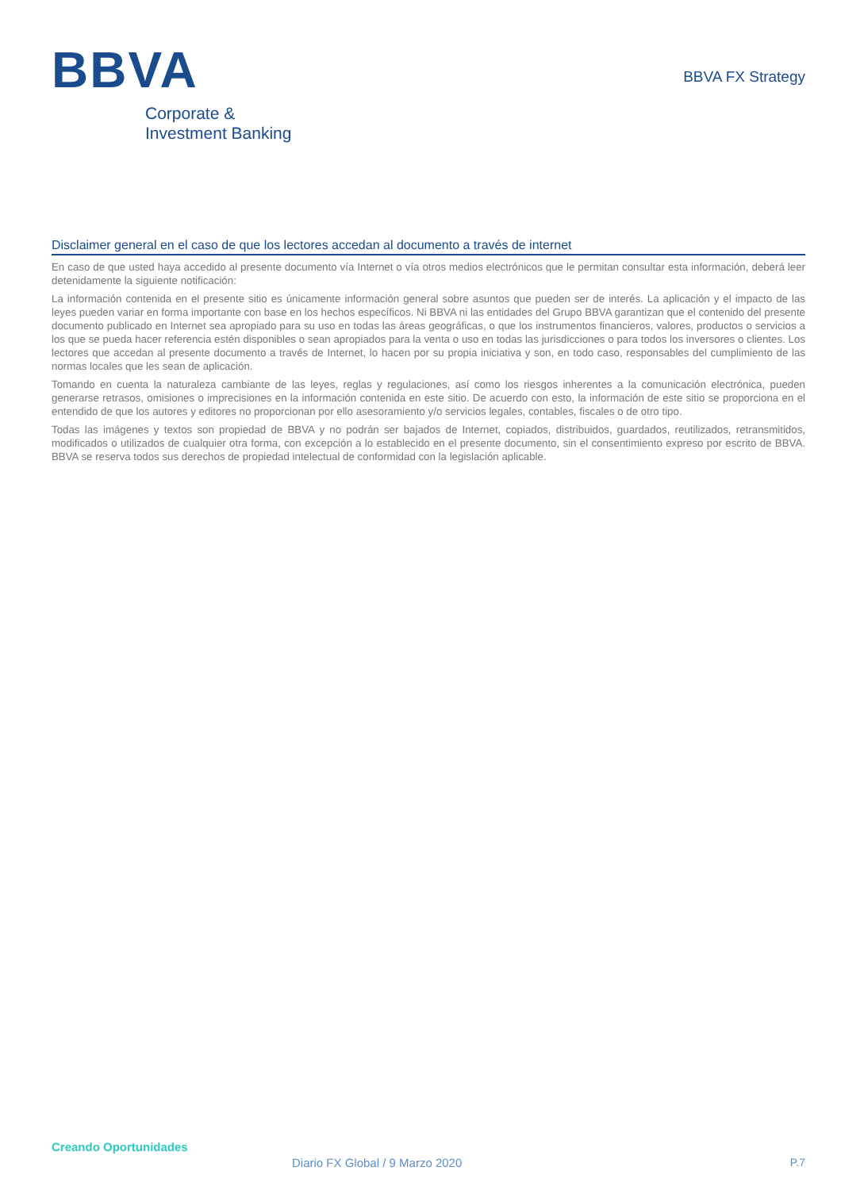BBVA
Corporate &
Investment Banking
BBVA FX Strategy
Disclaimer general en el caso de que los lectores accedan al documento a través de internet
En caso de que usted haya accedido al presente documento vía Internet o vía otros medios electrónicos que le permitan consultar esta información, deberá leer detenidamente la siguiente notificación:
La información contenida en el presente sitio es únicamente información general sobre asuntos que pueden ser de interés. La aplicación y el impacto de las leyes pueden variar en forma importante con base en los hechos específicos. Ni BBVA ni las entidades del Grupo BBVA garantizan que el contenido del presente documento publicado en Internet sea apropiado para su uso en todas las áreas geográficas, o que los instrumentos financieros, valores, productos o servicios a los que se pueda hacer referencia estén disponibles o sean apropiados para la venta o uso en todas las jurisdicciones o para todos los inversores o clientes. Los lectores que accedan al presente documento a través de Internet, lo hacen por su propia iniciativa y son, en todo caso, responsables del cumplimiento de las normas locales que les sean de aplicación.
Tomando en cuenta la naturaleza cambiante de las leyes, reglas y regulaciones, así como los riesgos inherentes a la comunicación electrónica, pueden generarse retrasos, omisiones o imprecisiones en la información contenida en este sitio. De acuerdo con esto, la información de este sitio se proporciona en el entendido de que los autores y editores no proporcionan por ello asesoramiento y/o servicios legales, contables, fiscales o de otro tipo.
Todas las imágenes y textos son propiedad de BBVA y no podrán ser bajados de Internet, copiados, distribuidos, guardados, reutilizados, retransmitidos, modificados o utilizados de cualquier otra forma, con excepción a lo establecido en el presente documento, sin el consentimiento expreso por escrito de BBVA. BBVA se reserva todos sus derechos de propiedad intelectual de conformidad con la legislación aplicable.
Creando Oportunidades
Diario FX Global / 9 Marzo 2020
P.7